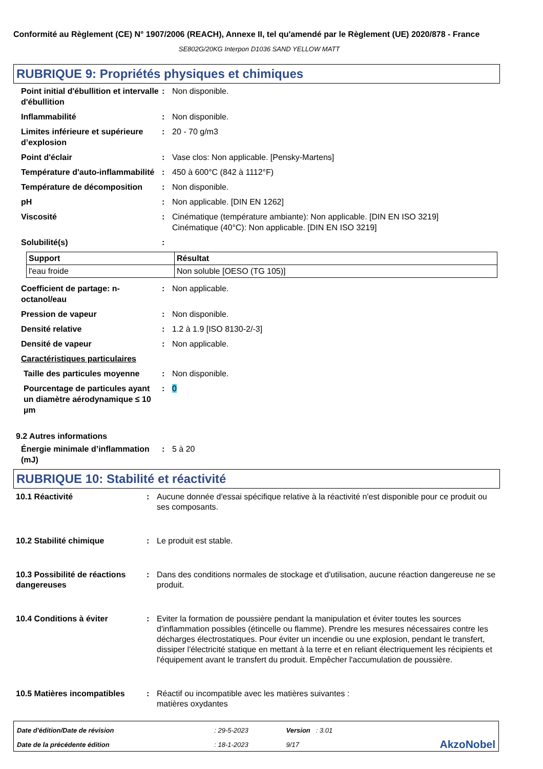Conformité au Règlement (CE) N° 1907/2006 (REACH), Annexe II, tel qu'amendé par le Règlement (UE) 2020/878 - France
SE802G/20KG Interpon D1036 SAND YELLOW MATT
RUBRIQUE 9: Propriétés physiques et chimiques
Point initial d'ébullition et intervalle d'ébullition
: Non disponible.
Inflammabilité : Non disponible.
Limites inférieure et supérieure d’explosion
: 20 - 70 g/m3
Point d'éclair : Vase clos: Non applicable. [Pensky-Martens]
Température d'auto-inflammabilité
: 450 à 600°C (842 à 1112°F)
Température de décomposition : Non disponible.
pH : Non applicable. [DIN EN 1262]
Viscosité : Cinématique (température ambiante): Non applicable. [DIN EN ISO 3219]
Cinématique (40°C): Non applicable. [DIN EN ISO 3219]
Solubilité(s) :
| Support | Résultat |
| --- | --- |
| l'eau froide | Non soluble [OESO (TG 105)] |
Coefficient de partage: n-octanol/eau
: Non applicable.
Pression de vapeur : Non disponible.
Densité relative : 1.2 à 1.9 [ISO 8130-2/-3]
Densité de vapeur : Non applicable.
Caractéristiques particulaires
Taille des particules moyenne
: Non disponible.
Pourcentage de particules ayant un diamètre aérodynamique ≤ 10 µm
: 0
9.2 Autres informations
Énergie minimale d’inflammation (mJ)
: 5 à 20
RUBRIQUE 10: Stabilité et réactivité
10.1 Réactivité : Aucune donnée d'essai spécifique relative à la réactivité n'est disponible pour ce produit ou ses composants.
10.2 Stabilité chimique : Le produit est stable.
10.3 Possibilité de réactions dangereuses
: Dans des conditions normales de stockage et d'utilisation, aucune réaction dangereuse ne se produit.
10.4 Conditions à éviter : Eviter la formation de poussière pendant la manipulation et éviter toutes les sources d'inflammation possibles (étincelle ou flamme). Prendre les mesures nécessaires contre les décharges électrostatiques. Pour éviter un incendie ou une explosion, pendant le transfert, dissiper l'électricité statique en mettant à la terre et en reliant électriquement les récipients et l'équipement avant le transfert du produit. Empêcher l'accumulation de poussière.
10.5 Matières incompatibles
: Réactif ou incompatible avec les matières suivantes :
matières oxydantes
| Date d'édition/Date de révision | : 29-5-2023 | Version : 3.01 | |
| Date de la précédente édition | : 18-1-2023 | 9/17 | AkzoNobel |